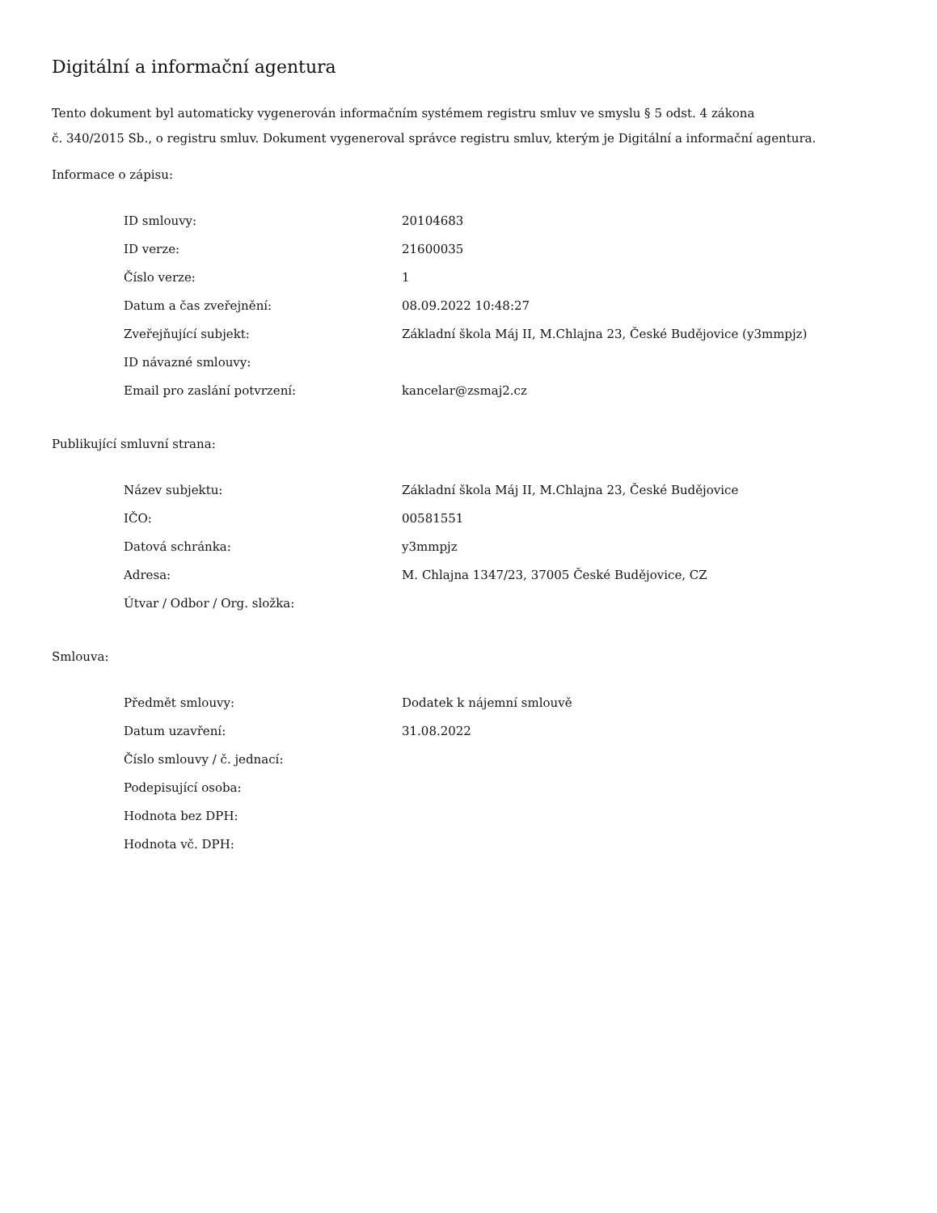Digitální a informační agentura
Tento dokument byl automaticky vygenerován informačním systémem registru smluv ve smyslu § 5 odst. 4 zákona
č. 340/2015 Sb., o registru smluv. Dokument vygeneroval správce registru smluv, kterým je Digitální a informační agentura.
Informace o zápisu:
| ID smlouvy: | 20104683 |
| ID verze: | 21600035 |
| Číslo verze: | 1 |
| Datum a čas zveřejnění: | 08.09.2022 10:48:27 |
| Zveřejňující subjekt: | Základní škola Máj II, M.Chlajna 23, České Budějovice (y3mmpjz) |
| ID návazné smlouvy: | |
| Email pro zaslání potvrzení: | kancelar@zsmaj2.cz |
Publikující smluvní strana:
| Název subjektu: | Základní škola Máj II, M.Chlajna 23, České Budějovice |
| IČO: | 00581551 |
| Datová schránka: | y3mmpjz |
| Adresa: | M. Chlajna 1347/23, 37005 České Budějovice, CZ |
| Útvar / Odbor / Org. složka: | |
Smlouva:
| Předmět smlouvy: | Dodatek k nájemní smlouvě |
| Datum uzavření: | 31.08.2022 |
| Číslo smlouvy / č. jednací: | |
| Podepisující osoba: | |
| Hodnota bez DPH: | |
| Hodnota vč. DPH: | |